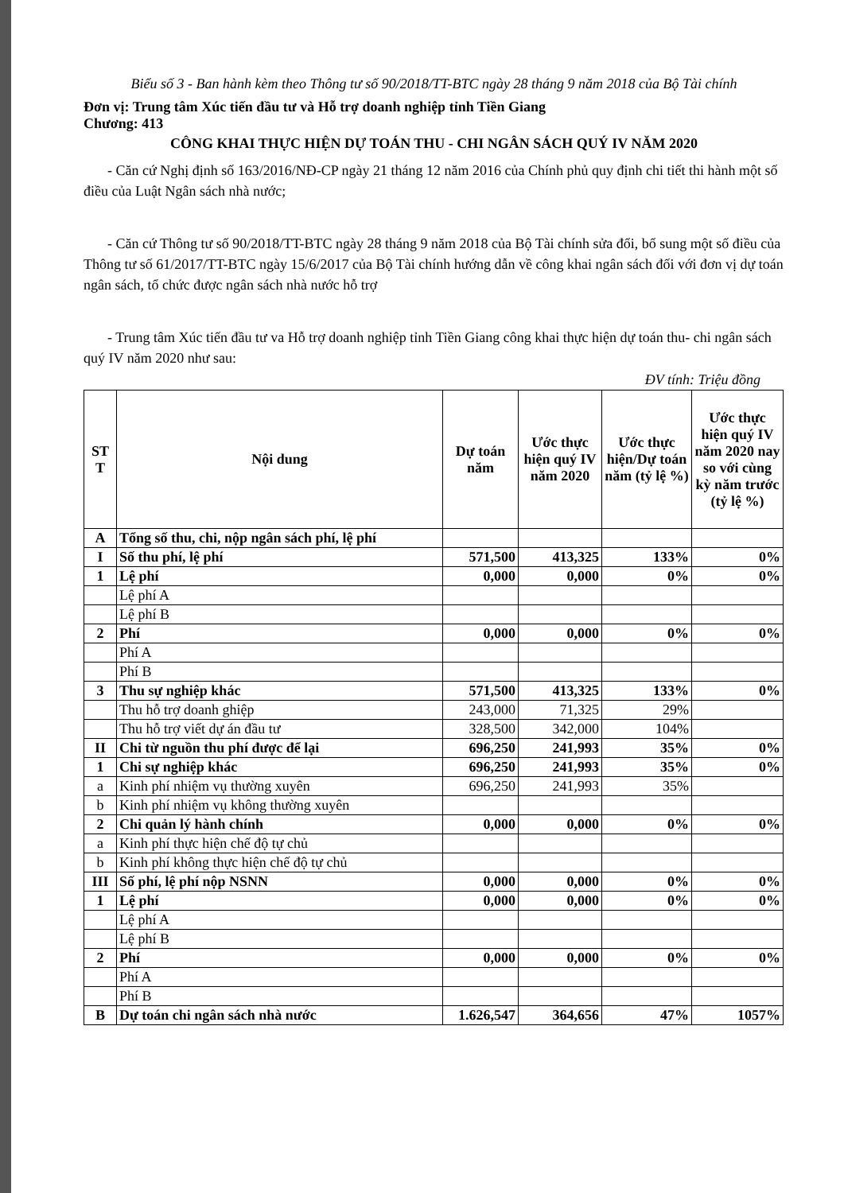Biểu số 3 - Ban hành kèm theo Thông tư số 90/2018/TT-BTC ngày 28 tháng 9 năm 2018 của Bộ Tài chính
Đơn vị: Trung tâm Xúc tiến đầu tư và Hỗ trợ doanh nghiệp tỉnh Tiền Giang
Chương: 413
CÔNG KHAI THỰC HIỆN DỰ TOÁN THU - CHI NGÂN SÁCH QUÝ IV NĂM 2020
- Căn cứ Nghị định số 163/2016/NĐ-CP ngày 21 tháng 12 năm 2016 của Chính phủ quy định chi tiết thi hành một số điều của Luật Ngân sách nhà nước;
- Căn cứ Thông tư số 90/2018/TT-BTC ngày 28 tháng 9 năm 2018 của Bộ Tài chính sửa đổi, bổ sung một số điều của Thông tư số 61/2017/TT-BTC ngày 15/6/2017 của Bộ Tài chính hướng dẫn về công khai ngân sách đối với đơn vị dự toán ngân sách, tổ chức được ngân sách nhà nước hỗ trợ
- Trung tâm Xúc tiến đầu tư va Hỗ trợ doanh nghiệp tỉnh Tiền Giang công khai thực hiện dự toán thu- chi ngân sách quý IV năm 2020 như sau:
ĐV tính: Triệu đồng
| ST T | Nội dung | Dự toán năm | Ước thực hiện quý IV năm 2020 | Ước thực hiện/Dự toán năm (tỷ lệ %) | Ước thực hiện quý IV năm 2020 nay so với cùng kỳ năm trước (tỷ lệ %) |
| --- | --- | --- | --- | --- | --- |
| A | Tổng số thu, chi, nộp ngân sách phí, lệ phí | | | | |
| I | Số thu phí, lệ phí | 571,500 | 413,325 | 133% | 0% |
| 1 | Lệ phí | 0,000 | 0,000 | 0% | 0% |
| | Lệ phí A | | | | |
| | Lệ phí B | | | | |
| 2 | Phí | 0,000 | 0,000 | 0% | 0% |
| | Phí A | | | | |
| | Phí B | | | | |
| 3 | Thu sự nghiệp khác | 571,500 | 413,325 | 133% | 0% |
| | Thu hỗ trợ doanh ghiệp | 243,000 | 71,325 | 29% | |
| | Thu hỗ trợ viết dự án đầu tư | 328,500 | 342,000 | 104% | |
| II | Chi từ nguồn thu phí được để lại | 696,250 | 241,993 | 35% | 0% |
| 1 | Chi sự nghiệp khác | 696,250 | 241,993 | 35% | 0% |
| a | Kinh phí nhiệm vụ thường xuyên | 696,250 | 241,993 | 35% | |
| b | Kinh phí nhiệm vụ không thường xuyên | | | | |
| 2 | Chi quản lý hành chính | 0,000 | 0,000 | 0% | 0% |
| a | Kinh phí thực hiện chế độ tự chủ | | | | |
| b | Kinh phí không thực hiện chế độ tự chủ | | | | |
| III | Số phí, lệ phí nộp NSNN | 0,000 | 0,000 | 0% | 0% |
| 1 | Lệ phí | 0,000 | 0,000 | 0% | 0% |
| | Lệ phí A | | | | |
| | Lệ phí B | | | | |
| 2 | Phí | 0,000 | 0,000 | 0% | 0% |
| | Phí A | | | | |
| | Phí B | | | | |
| B | Dự toán chi ngân sách nhà nước | 1.626,547 | 364,656 | 47% | 1057% |